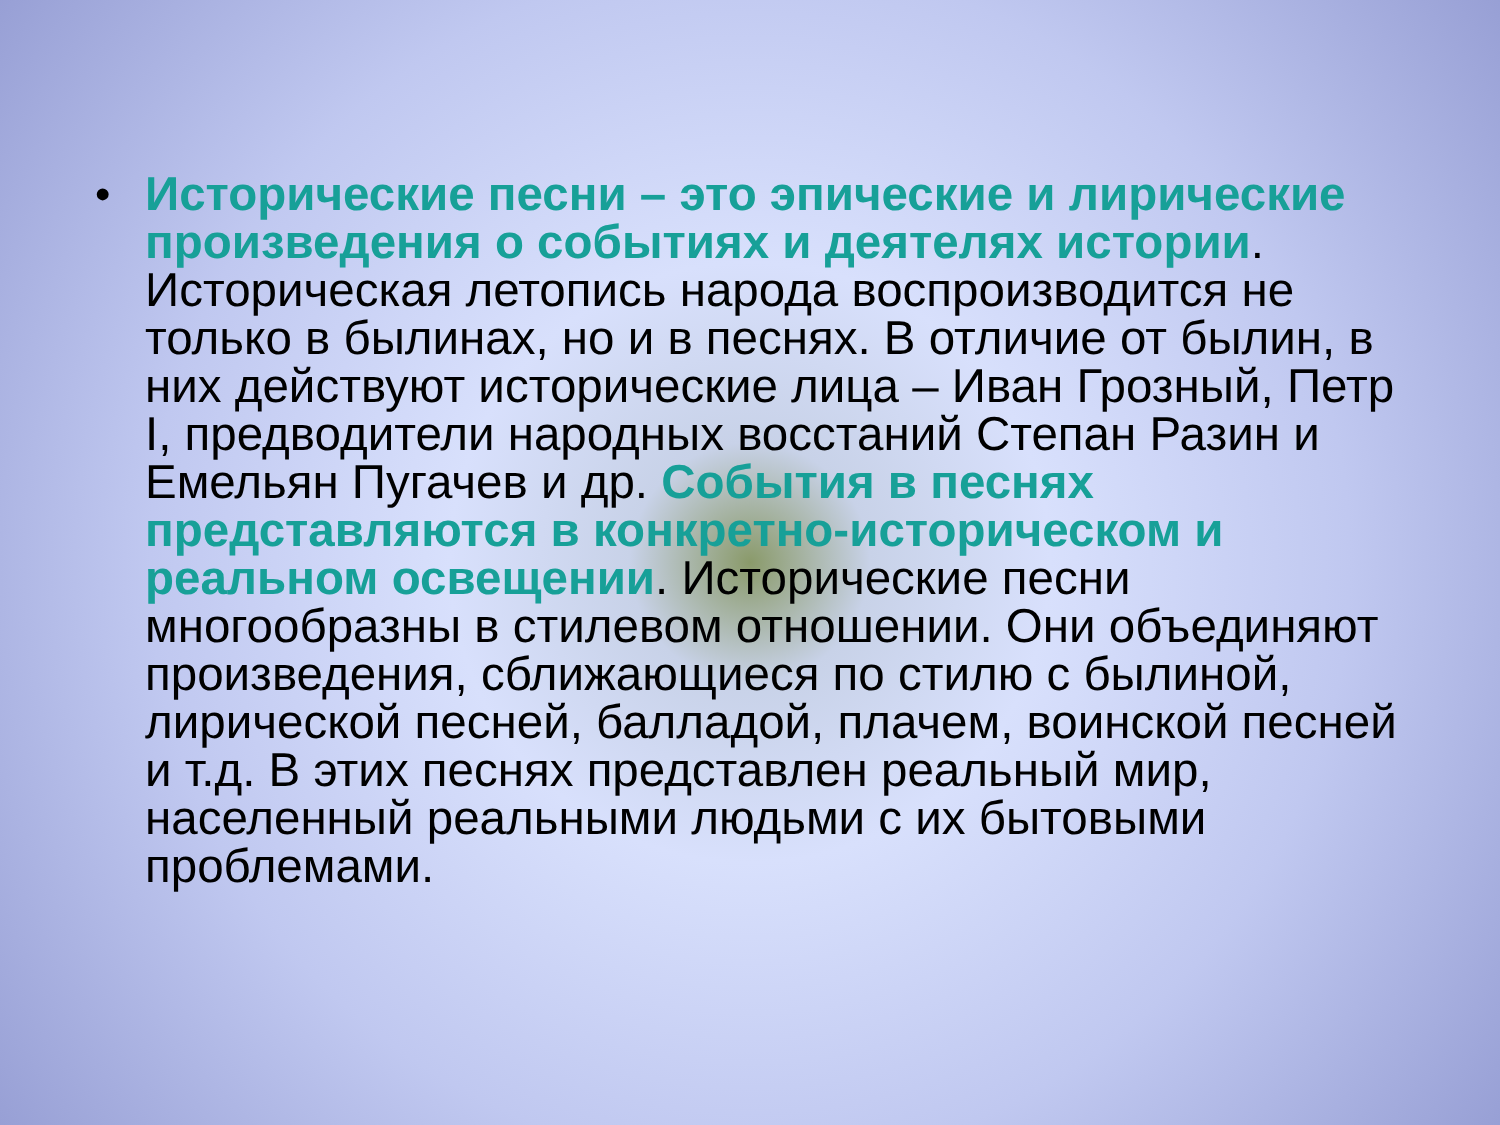• Исторические песни – это эпические и лирические произведения о событиях и деятелях истории. Историческая летопись народа воспроизводится не только в былинах, но и в песнях. В отличие от былин, в них действуют исторические лица – Иван Грозный, Петр I, предводители народных восстаний Степан Разин и Емельян Пугачев и др. События в песнях представляются в конкретно-историческом и реальном освещении. Исторические песни многообразны в стилевом отношении. Они объединяют произведения, сближающиеся по стилю с былиной, лирической песней, балладой, плачем, воинской песней и т.д. В этих песнях представлен реальный мир, населенный реальными людьми с их бытовыми проблемами.